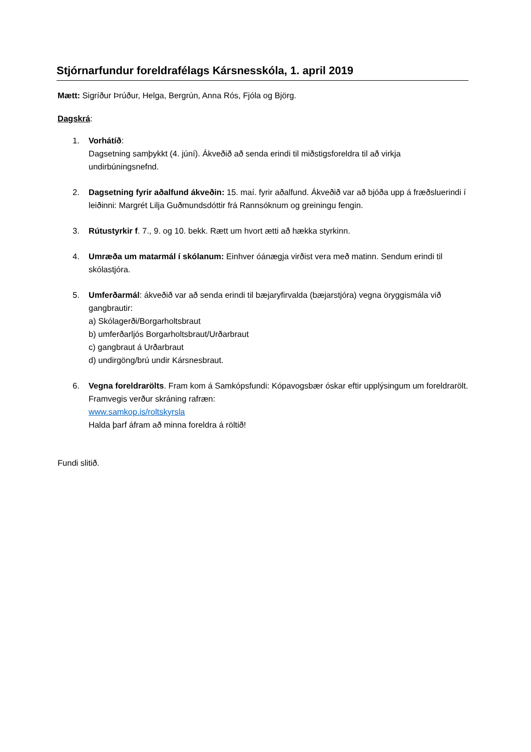Stjórnarfundur foreldrafélags Kársnesskóla, 1. april 2019
Mætt: Sigríður Þrúður, Helga, Bergrún, Anna Rós, Fjóla og Björg.
Dagskrá:
1. Vorhátíð:
Dagsetning samþykkt (4. júní). Ákveðið að senda erindi til miðstigsforeldra til að virkja undirbúningsnefnd.
2. Dagsetning fyrir aðalfund ákveðin: 15. maí. fyrir aðalfund. Ákveðið var að bjóða upp á fræðsluerindi í leiðinni: Margrét Lilja Guðmundsdóttir frá Rannsóknum og greiningu fengin.
3. Rútustyrkir f. 7., 9. og 10. bekk. Rætt um hvort ætti að hækka styrkinn.
4. Umræða um matarmál í skólanum: Einhver óánægja virðist vera með matinn. Sendum erindi til skólastjóra.
5. Umferðarmál: ákveðið var að senda erindi til bæjaryfirvalda (bæjarstjóra) vegna öryggismála við gangbrautir:
a) Skólagerði/Borgarholtsbraut
b) umferðarljós Borgarholtsbraut/Urðarbraut
c) gangbraut á Urðarbraut
d) undirgöng/brú undir Kársnesbraut.
6. Vegna foreldrarölts. Fram kom á Samkópsfundi: Kópavogsbær óskar eftir upplýsingum um foreldrarölt. Framvegis verður skráning rafræn:
www.samkop.is/roltskyrsla
Halda þarf áfram að minna foreldra á röltið!
Fundi slitið.